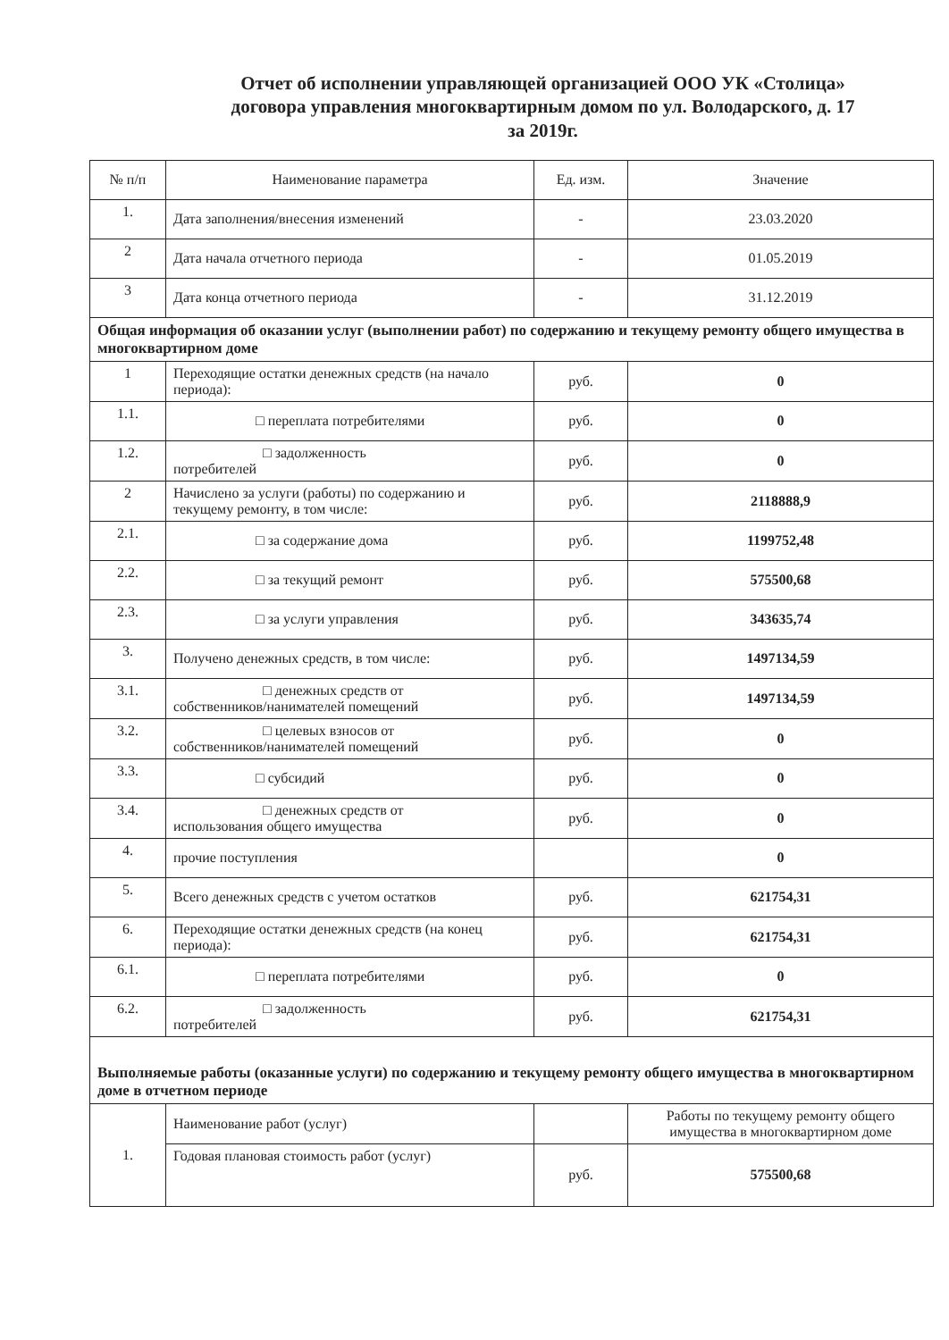Отчет об исполнении управляющей организацией ООО УК «Столица»
договора управления многоквартирным домом по ул. Володарского, д. 17
за 2019г.
| № п/п | Наименование параметра | Ед. изм. | Значение |
| --- | --- | --- | --- |
| 1. | Дата заполнения/внесения изменений | - | 23.03.2020 |
| 2 | Дата начала отчетного периода | - | 01.05.2019 |
| 3 | Дата конца отчетного периода | - | 31.12.2019 |
| Общая информация об оказании услуг (выполнении работ) по содержанию и текущему ремонту общего имущества в многоквартирном доме | | | |
| 1 | Переходящие остатки денежных средств (на начало периода): | руб. | 0 |
| 1.1. | □ переплата потребителями | руб. | 0 |
| 1.2. | □ задолженность потребителей | руб. | 0 |
| 2 | Начислено за услуги (работы) по содержанию и текущему ремонту, в том числе: | руб. | 2118888,9 |
| 2.1. | □ за содержание дома | руб. | 1199752,48 |
| 2.2. | □ за текущий ремонт | руб. | 575500,68 |
| 2.3. | □ за услуги управления | руб. | 343635,74 |
| 3. | Получено денежных средств, в том числе: | руб. | 1497134,59 |
| 3.1. | □ денежных средств от собственников/нанимателей помещений | руб. | 1497134,59 |
| 3.2. | □ целевых взносов от собственников/нанимателей помещений | руб. | 0 |
| 3.3. | □ субсидий | руб. | 0 |
| 3.4. | □ денежных средств от использования общего имущества | руб. | 0 |
| 4. | прочие поступления | | 0 |
| 5. | Всего денежных средств с учетом остатков | руб. | 621754,31 |
| 6. | Переходящие остатки денежных средств (на конец периода): | руб. | 621754,31 |
| 6.1. | □ переплата потребителями | руб. | 0 |
| 6.2. | □ задолженность потребителей | руб. | 621754,31 |
| Выполняемые работы (оказанные услуги) по содержанию и текущему ремонту общего имущества в многоквартирном доме в отчетном периоде | | | |
| 1. | Наименование работ (услуг) | | Работы по текущему ремонту общего имущества в многоквартирном доме |
| | Годовая плановая стоимость работ (услуг) | руб. | 575500,68 |